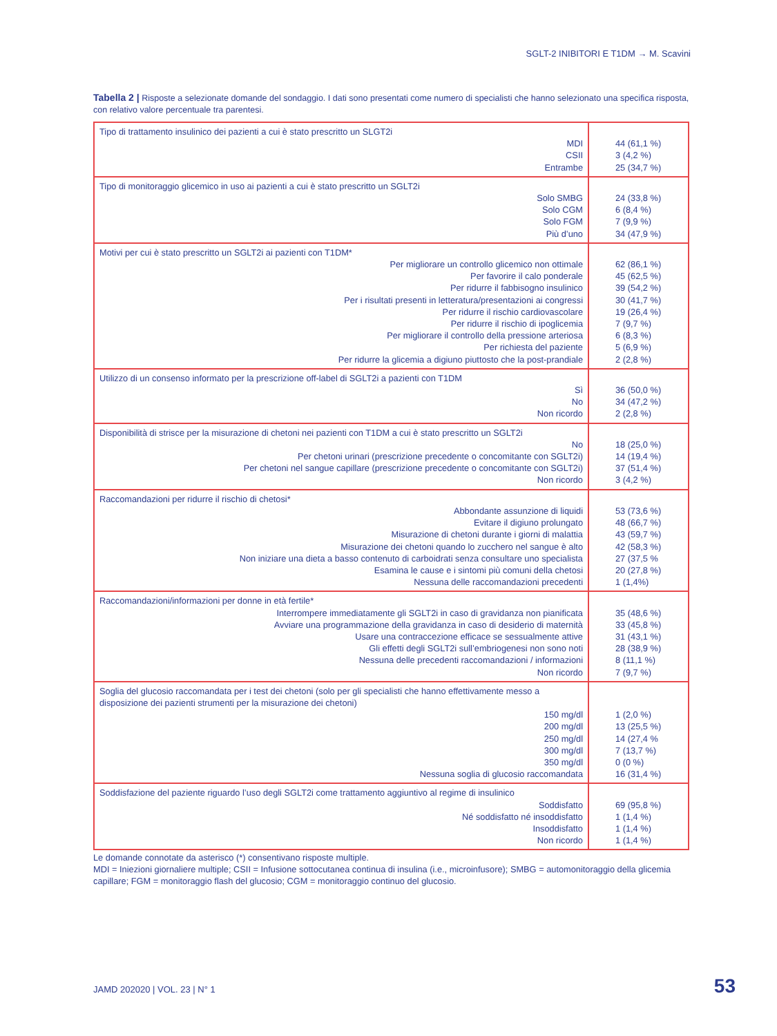SGLT-2 INIBITORI E T1DM → M. Scavini
Tabella 2 | Risposte a selezionate domande del sondaggio. I dati sono presentati come numero di specialisti che hanno selezionato una specifica risposta, con relativo valore percentuale tra parentesi.
| Tipo di trattamento insulinico dei pazienti a cui è stato prescritto un SLGT2i MDI CSII Entrambe | 44 (61,1 %) 3 (4,2 %) 25 (34,7 %) |
| Tipo di monitoraggio glicemico in uso ai pazienti a cui è stato prescritto un SGLT2i Solo SMBG Solo CGM Solo FGM Più d’uno | 24 (33,8 %) 6 (8,4 %) 7 (9,9 %) 34 (47,9 %) |
| Motivi per cui è stato prescritto un SGLT2i ai pazienti con T1DM* Per migliorare un controllo glicemico non ottimale Per favorire il calo ponderale Per ridurre il fabbisogno insulinico Per i risultati presenti in letteratura/presentazioni ai congressi Per ridurre il rischio cardiovascolare Per ridurre il rischio di ipoglicemia Per migliorare il controllo della pressione arteriosa Per richiesta del paziente Per ridurre la glicemia a digiuno piuttosto che la post-prandiale | 62 (86,1 %) 45 (62,5 %) 39 (54,2 %) 30 (41,7 %) 19 (26,4 %) 7 (9,7 %) 6 (8,3 %) 5 (6,9 %) 2 (2,8 %) |
| Utilizzo di un consenso informato per la prescrizione off-label di SGLT2i a pazienti con T1DM Sì No Non ricordo | 36 (50,0 %) 34 (47,2 %) 2 (2,8 %) |
| Disponibilità di strisce per la misurazione di chetoni nei pazienti con T1DM a cui è stato prescritto un SGLT2i No Per chetoni urinari (prescrizione precedente o concomitante con SGLT2i) Per chetoni nel sangue capillare (prescrizione precedente o concomitante con SGLT2i) Non ricordo | 18 (25,0 %) 14 (19,4 %) 37 (51,4 %) 3 (4,2 %) |
| Raccomandazioni per ridurre il rischio di chetosi* Abbondante assunzione di liquidi Evitare il digiuno prolungato Misurazione di chetoni durante i giorni di malattia Misurazione dei chetoni quando lo zucchero nel sangue è alto Non iniziare una dieta a basso contenuto di carboidrati senza consultare uno specialista Esamina le cause e i sintomi più comuni della chetosi Nessuna delle raccomandazioni precedenti | 53 (73,6 %) 48 (66,7 %) 43 (59,7 %) 42 (58,3 %) 27 (37,5 % 20 (27,8 %) 1 (1,4%) |
| Raccomandazioni/informazioni per donne in età fertile* Interrompere immediatamente gli SGLT2i in caso di gravidanza non pianificata Avviare una programmazione della gravidanza in caso di desiderio di maternità Usare una contraccezione efficace se sessualmente attive Gli effetti degli SGLT2i sull’embriogenesi non sono noti Nessuna delle precedenti raccomandazioni / informazioni Non ricordo | 35 (48,6 %) 33 (45,8 %) 31 (43,1 %) 28 (38,9 %) 8 (11,1 %) 7 (9,7 %) |
| Soglia del glucosio raccomandata per i test dei chetoni (solo per gli specialisti che hanno effettivamente messo a disposizione dei pazienti strumenti per la misurazione dei chetoni) 150 mg/dl 200 mg/dl 250 mg/dl 300 mg/dl 350 mg/dl Nessuna soglia di glucosio raccomandata | 1 (2,0 %) 13 (25,5 %) 14 (27,4 % 7 (13,7 %) 0 (0 %) 16 (31,4 %) |
| Soddisfazione del paziente riguardo l’uso degli SGLT2i come trattamento aggiuntivo al regime di insulinico Soddisfatto Né soddisfatto né insoddisfatto Insoddisfatto Non ricordo | 69 (95,8 %) 1 (1,4 %) 1 (1,4 %) 1 (1,4 %) |
Le domande connotate da asterisco (*) consentivano risposte multiple.
MDI = Iniezioni giornaliere multiple; CSII = Infusione sottocutanea continua di insulina (i.e., microinfusore); SMBG = automonitoraggio della glicemia capillare; FGM = monitoraggio flash del glucosio; CGM = monitoraggio continuo del glucosio.
JAMD 202020 | VOL. 23 | N° 1 53